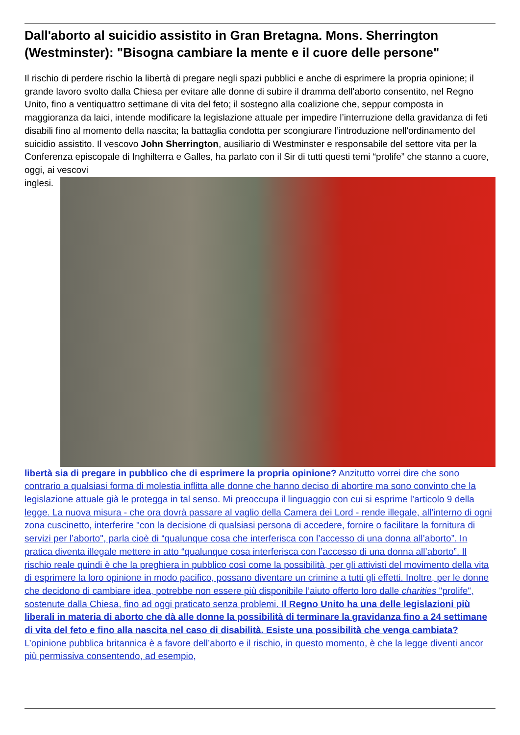Dall'aborto al suicidio assistito in Gran Bretagna. Mons. Sherrington (Westminster): "Bisogna cambiare la mente e il cuore delle persone"
Il rischio di perdere rischio la libertà di pregare negli spazi pubblici e anche di esprimere la propria opinione; il grande lavoro svolto dalla Chiesa per evitare alle donne di subire il dramma dell'aborto consentito, nel Regno Unito, fino a ventiquattro settimane di vita del feto; il sostegno alla coalizione che, seppur composta in maggioranza da laici, intende modificare la legislazione attuale per impedire l’interruzione della gravidanza di feti disabili fino al momento della nascita; la battaglia condotta per scongiurare l’introduzione nell'ordinamento del suicidio assistito. Il vescovo John Sherrington, ausiliario di Westminster e responsabile del settore vita per la Conferenza episcopale di Inghilterra e Galles, ha parlato con il Sir di tutti questi temi “prolife” che stanno a cuore, oggi, ai vescovi
inglesi.
libertà sia di pregare in pubblico che di esprimere la propria opinione? Anzitutto vorrei dire che sono contrario a qualsiasi forma di molestia inflitta alle donne che hanno deciso di abortire ma sono convinto che la legislazione attuale già le protegga in tal senso. Mi preoccupa il linguaggio con cui si esprime l’articolo 9 della legge. La nuova misura - che ora dovrà passare al vaglio della Camera dei Lord - rende illegale, all’interno di ogni zona cuscinetto, interferire "con la decisione di qualsiasi persona di accedere, fornire o facilitare la fornitura di servizi per l’aborto", parla cioè di “qualunque cosa che interferisca con l’accesso di una donna all’aborto”. In pratica diventa illegale mettere in atto “qualunque cosa interferisca con l’accesso di una donna all’aborto”. Il rischio reale quindi è che la preghiera in pubblico così come la possibilità, per gli attivisti del movimento della vita di esprimere la loro opinione in modo pacifico, possano diventare un crimine a tutti gli effetti. Inoltre, per le donne che decidono di cambiare idea, potrebbe non essere più disponibile l’aiuto offerto loro dalle charities "prolife", sostenute dalla Chiesa, fino ad oggi praticato senza problemi. Il Regno Unito ha una delle legislazioni più liberali in materia di aborto che dà alle donne la possibilità di terminare la gravidanza fino a 24 settimane di vita del feto e fino alla nascita nel caso di disabilità. Esiste una possibilità che venga cambiata? L’opinione pubblica britannica è a favore dell’aborto e il rischio, in questo momento, è che la legge diventi ancor più permissiva consentendo, ad esempio,